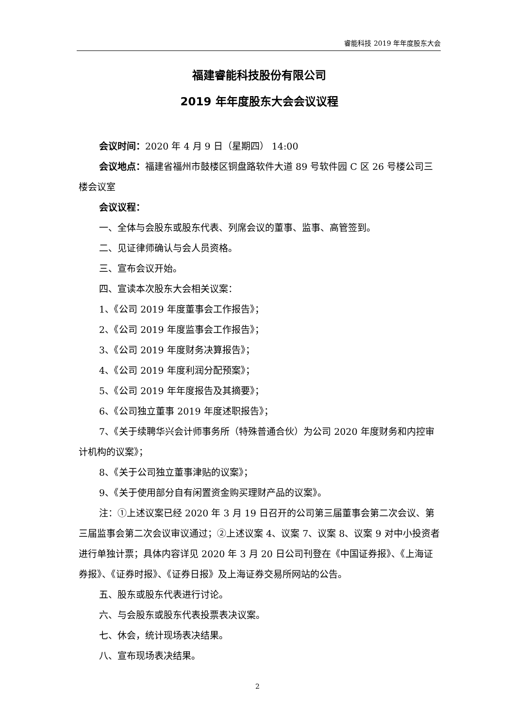睿能科技 2019 年年度股东大会
福建睿能科技股份有限公司
2019 年年度股东大会会议议程
会议时间：2020 年 4 月 9 日（星期四） 14:00
会议地点：福建省福州市鼓楼区铜盘路软件大道 89 号软件园 C 区 26 号楼公司三楼会议室
会议议程：
一、全体与会股东或股东代表、列席会议的董事、监事、高管签到。
二、见证律师确认与会人员资格。
三、宣布会议开始。
四、宣读本次股东大会相关议案：
1、《公司 2019 年度董事会工作报告》；
2、《公司 2019 年度监事会工作报告》；
3、《公司 2019 年度财务决算报告》；
4、《公司 2019 年度利润分配预案》；
5、《公司 2019 年年度报告及其摘要》；
6、《公司独立董事 2019 年度述职报告》；
7、《关于续聘华兴会计师事务所（特殊普通合伙）为公司 2020 年度财务和内控审计机构的议案》；
8、《关于公司独立董事津贴的议案》；
9、《关于使用部分自有闲置资金购买理财产品的议案》。
注：①上述议案已经 2020 年 3 月 19 日召开的公司第三届董事会第二次会议、第三届监事会第二次会议审议通过；②上述议案 4、议案 7、议案 8、议案 9 对中小投资者进行单独计票；具体内容详见 2020 年 3 月 20 日公司刊登在《中国证券报》、《上海证券报》、《证券时报》、《证券日报》及上海证券交易所网站的公告。
五、股东或股东代表进行讨论。
六、与会股东或股东代表投票表决议案。
七、休会，统计现场表决结果。
八、宣布现场表决结果。
2